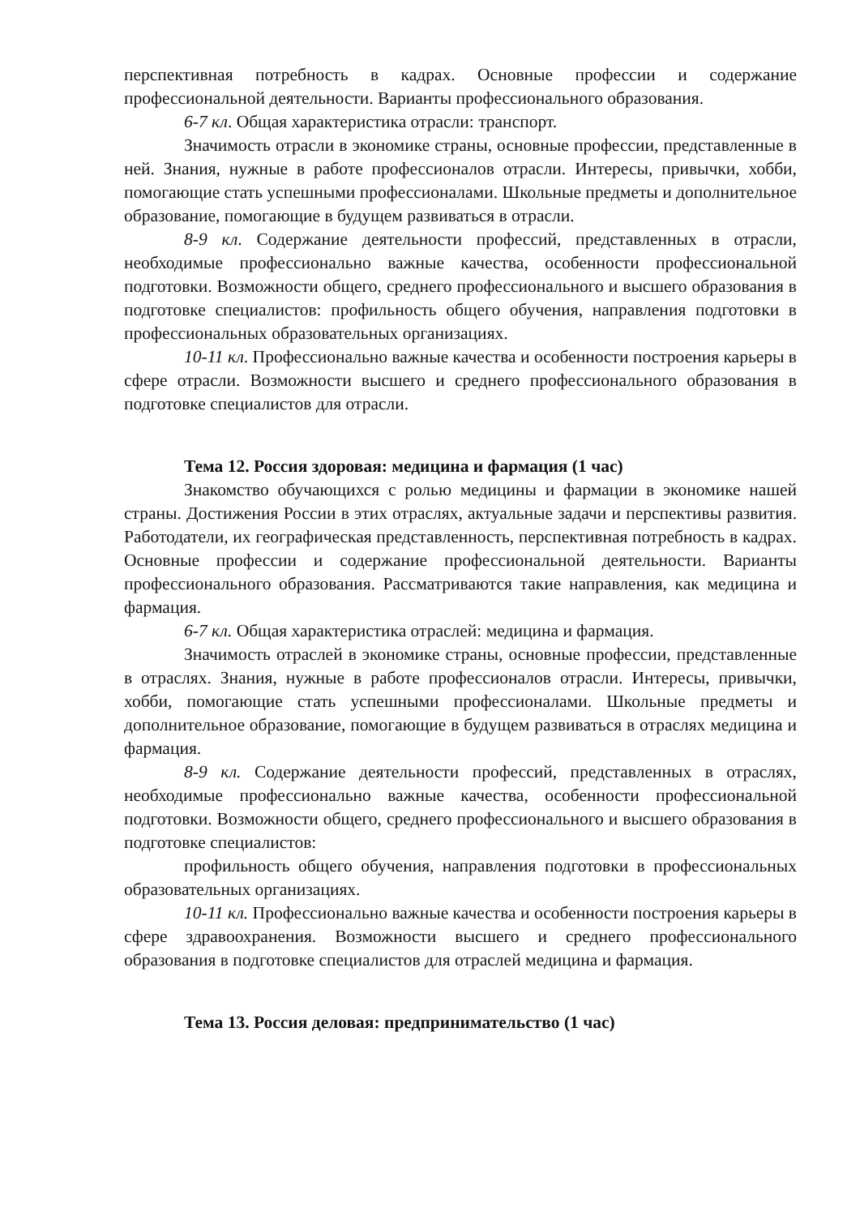перспективная потребность в кадрах. Основные профессии и содержание профессиональной деятельности. Варианты профессионального образования.
6-7 кл. Общая характеристика отрасли: транспорт.
Значимость отрасли в экономике страны, основные профессии, представленные в ней. Знания, нужные в работе профессионалов отрасли. Интересы, привычки, хобби, помогающие стать успешными профессионалами. Школьные предметы и дополнительное образование, помогающие в будущем развиваться в отрасли.
8-9 кл. Содержание деятельности профессий, представленных в отрасли, необходимые профессионально важные качества, особенности профессиональной подготовки. Возможности общего, среднего профессионального и высшего образования в подготовке специалистов: профильность общего обучения, направления подготовки в профессиональных образовательных организациях.
10-11 кл. Профессионально важные качества и особенности построения карьеры в сфере отрасли. Возможности высшего и среднего профессионального образования в подготовке специалистов для отрасли.
Тема 12. Россия здоровая: медицина и фармация (1 час)
Знакомство обучающихся с ролью медицины и фармации в экономике нашей страны. Достижения России в этих отраслях, актуальные задачи и перспективы развития. Работодатели, их географическая представленность, перспективная потребность в кадрах. Основные профессии и содержание профессиональной деятельности. Варианты профессионального образования. Рассматриваются такие направления, как медицина и фармация.
6-7 кл. Общая характеристика отраслей: медицина и фармация.
Значимость отраслей в экономике страны, основные профессии, представленные в отраслях. Знания, нужные в работе профессионалов отрасли. Интересы, привычки, хобби, помогающие стать успешными профессионалами. Школьные предметы и дополнительное образование, помогающие в будущем развиваться в отраслях медицина и фармация.
8-9 кл. Содержание деятельности профессий, представленных в отраслях, необходимые профессионально важные качества, особенности профессиональной подготовки. Возможности общего, среднего профессионального и высшего образования в подготовке специалистов:
профильность общего обучения, направления подготовки в профессиональных образовательных организациях.
10-11 кл. Профессионально важные качества и особенности построения карьеры в сфере здравоохранения. Возможности высшего и среднего профессионального образования в подготовке специалистов для отраслей медицина и фармация.
Тема 13. Россия деловая: предпринимательство (1 час)